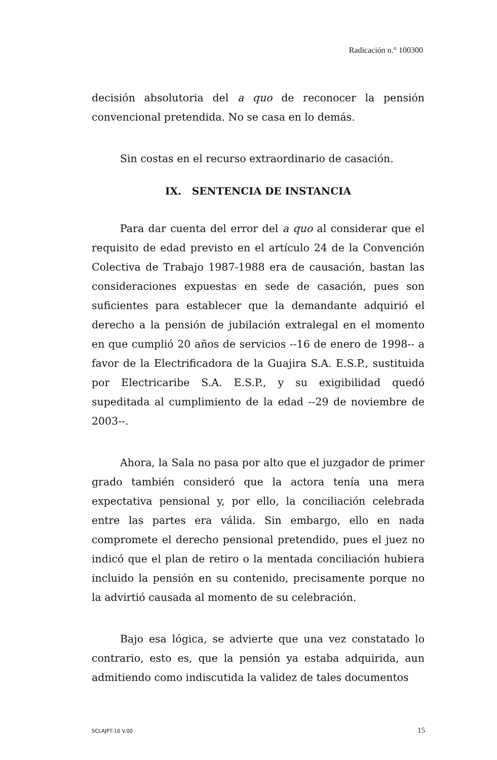Radicación n.° 100300
decisión absolutoria del a quo de reconocer la pensión convencional pretendida. No se casa en lo demás.
Sin costas en el recurso extraordinario de casación.
IX. SENTENCIA DE INSTANCIA
Para dar cuenta del error del a quo al considerar que el requisito de edad previsto en el artículo 24 de la Convención Colectiva de Trabajo 1987-1988 era de causación, bastan las consideraciones expuestas en sede de casación, pues son suficientes para establecer que la demandante adquirió el derecho a la pensión de jubilación extralegal en el momento en que cumplió 20 años de servicios --16 de enero de 1998-- a favor de la Electrificadora de la Guajira S.A. E.S.P., sustituida por Electricaribe S.A. E.S.P., y su exigibilidad quedó supeditada al cumplimiento de la edad --29 de noviembre de 2003--.
Ahora, la Sala no pasa por alto que el juzgador de primer grado también consideró que la actora tenía una mera expectativa pensional y, por ello, la conciliación celebrada entre las partes era válida. Sin embargo, ello en nada compromete el derecho pensional pretendido, pues el juez no indicó que el plan de retiro o la mentada conciliación hubiera incluido la pensión en su contenido, precisamente porque no la advirtió causada al momento de su celebración.
Bajo esa lógica, se advierte que una vez constatado lo contrario, esto es, que la pensión ya estaba adquirida, aun admitiendo como indiscutida la validez de tales documentos
SCLAJPT-10 V.00 15